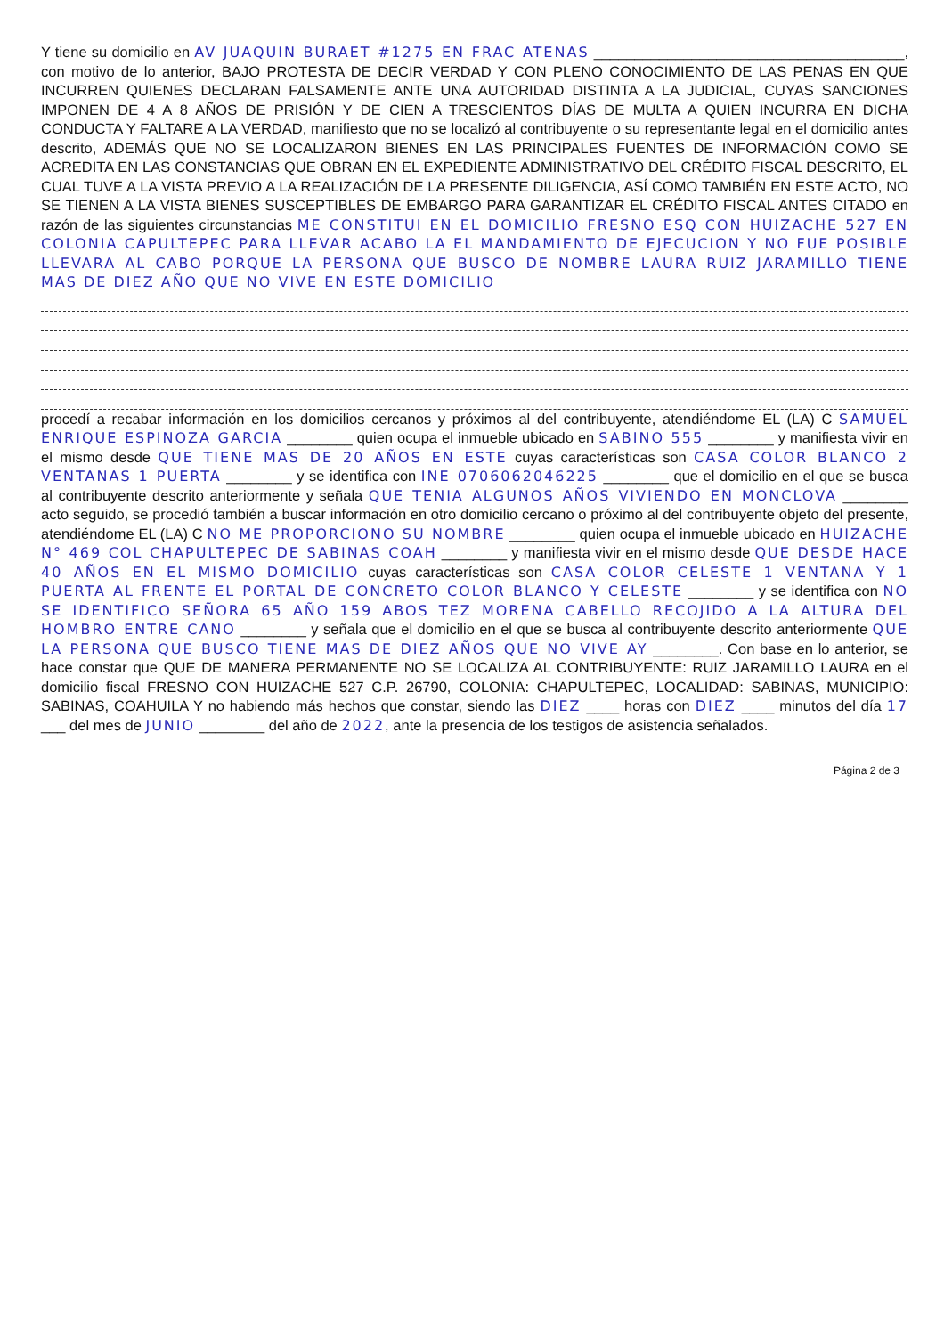Y tiene su domicilio en AV JUAQUIN BURAET #1275 EN FRAC ATENAS ______________________________________, con motivo de lo anterior, BAJO PROTESTA DE DECIR VERDAD Y CON PLENO CONOCIMIENTO DE LAS PENAS EN QUE INCURREN QUIENES DECLARAN FALSAMENTE ANTE UNA AUTORIDAD DISTINTA A LA JUDICIAL, CUYAS SANCIONES IMPONEN DE 4 A 8 AÑOS DE PRISIÓN Y DE CIEN A TRESCIENTOS DÍAS DE MULTA A QUIEN INCURRA EN DICHA CONDUCTA Y FALTARE A LA VERDAD, manifiesto que no se localizó al contribuyente o su representante legal en el domicilio antes descrito, ADEMÁS QUE NO SE LOCALIZARON BIENES EN LAS PRINCIPALES FUENTES DE INFORMACIÓN COMO SE ACREDITA EN LAS CONSTANCIAS QUE OBRAN EN EL EXPEDIENTE ADMINISTRATIVO DEL CRÉDITO FISCAL DESCRITO, EL CUAL TUVE A LA VISTA PREVIO A LA REALIZACIÓN DE LA PRESENTE DILIGENCIA, ASÍ COMO TAMBIÉN EN ESTE ACTO, NO SE TIENEN A LA VISTA BIENES SUSCEPTIBLES DE EMBARGO PARA GARANTIZAR EL CRÉDITO FISCAL ANTES CITADO en razón de las siguientes circunstancias ME CONSTITUI EN EL DOMICILIO FRESNO ESQ CON HUIZACHE 527 EN COLONIA CAPULTEPEC PARA LLEVAR ACABO LA EL MANDAMIENTO DE EJECUCION Y NO FUE POSIBLE LLEVARA AL CABO PORQUE LA PERSONA QUE BUSCO DE NOMBRE LAURA RUIZ JARAMILLO TIENE MAS DE DIEZ AÑO QUE NO VIVE EN ESTE DOMICILIO
procedí a recabar información en los domicilios cercanos y próximos al del contribuyente, atendiéndome EL (LA) C SAMUEL ENRIQUE ESPINOZA GARCIA ________ quien ocupa el inmueble ubicado en SABINO 555 ________ y manifiesta vivir en el mismo desde QUE TIENE MAS DE 20 AÑOS EN ESTE cuyas características son CASA COLOR BLANCO 2 VENTANAS 1 PUERTA ________ y se identifica con INE 0706062046225 ________ que el domicilio en el que se busca al contribuyente descrito anteriormente y señala QUE TENIA ALGUNOS AÑOS VIVIENDO EN MONCLOVA ________ acto seguido, se procedió también a buscar información en otro domicilio cercano o próximo al del contribuyente objeto del presente, atendiéndome EL (LA) C NO ME PROPORCIONO SU NOMBRE ________ quien ocupa el inmueble ubicado en HUIZACHE N° 469 COL CHAPULTEPEC DE SABINAS COAH ________ y manifiesta vivir en el mismo desde QUE DESDE HACE 40 AÑOS EN EL MISMO DOMICILIO cuyas características son CASA COLOR CELESTE 1 VENTANA Y 1 PUERTA AL FRENTE EL PORTAL DE CONCRETO COLOR BLANCO Y CELESTE ________ y se identifica con NO SE IDENTIFICO SEÑORA 65 AÑO 159 ABOS TEZ MORENA CABELLO RECOJIDO A LA ALTURA DEL HOMBRO ENTRE CANO ________ y señala que el domicilio en el que se busca al contribuyente descrito anteriormente QUE LA PERSONA QUE BUSCO TIENE MAS DE DIEZ AÑOS QUE NO VIVE AY ________. Con base en lo anterior, se hace constar que QUE DE MANERA PERMANENTE NO SE LOCALIZA AL CONTRIBUYENTE: RUIZ JARAMILLO LAURA en el domicilio fiscal FRESNO CON HUIZACHE 527 C.P. 26790, COLONIA: CHAPULTEPEC, LOCALIDAD: SABINAS, MUNICIPIO: SABINAS, COAHUILA Y no habiendo más hechos que constar, siendo las DIEZ ____ horas con DIEZ ____ minutos del día 17 ___ del mes de JUNIO ________ del año de 2022, ante la presencia de los testigos de asistencia señalados.
Página 2 de 3